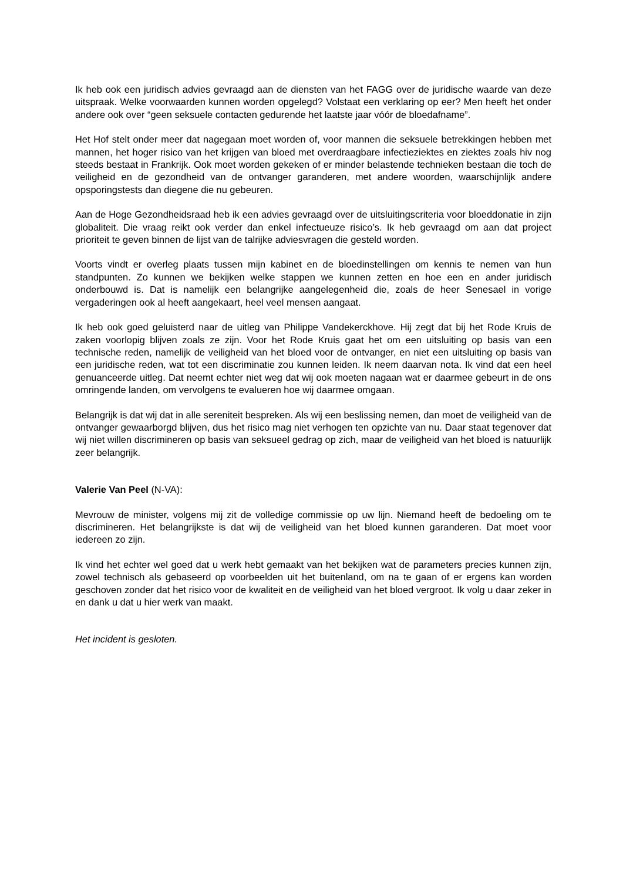Ik heb ook een juridisch advies gevraagd aan de diensten van het FAGG over de juridische waarde van deze uitspraak. Welke voorwaarden kunnen worden opgelegd? Volstaat een verklaring op eer? Men heeft het onder andere ook over “geen seksuele contacten gedurende het laatste jaar vóór de bloedafname”.
Het Hof stelt onder meer dat nagegaan moet worden of, voor mannen die seksuele betrekkingen hebben met mannen, het hoger risico van het krijgen van bloed met overdraagbare infectieziektes en ziektes zoals hiv nog steeds bestaat in Frankrijk. Ook moet worden gekeken of er minder belastende technieken bestaan die toch de veiligheid en de gezondheid van de ontvanger garanderen, met andere woorden, waarschijnlijk andere opsporingstests dan diegene die nu gebeuren.
Aan de Hoge Gezondheidsraad heb ik een advies gevraagd over de uitsluitingscriteria voor bloeddonatie in zijn globaliteit. Die vraag reikt ook verder dan enkel infectueuze risico’s. Ik heb gevraagd om aan dat project prioriteit te geven binnen de lijst van de talrijke adviesvragen die gesteld worden.
Voorts vindt er overleg plaats tussen mijn kabinet en de bloedinstellingen om kennis te nemen van hun standpunten. Zo kunnen we bekijken welke stappen we kunnen zetten en hoe een en ander juridisch onderbouwd is. Dat is namelijk een belangrijke aangelegenheid die, zoals de heer Senesael in vorige vergaderingen ook al heeft aangekaart, heel veel mensen aangaat.
Ik heb ook goed geluisterd naar de uitleg van Philippe Vandekerckhove. Hij zegt dat bij het Rode Kruis de zaken voorlopig blijven zoals ze zijn. Voor het Rode Kruis gaat het om een uitsluiting op basis van een technische reden, namelijk de veiligheid van het bloed voor de ontvanger, en niet een uitsluiting op basis van een juridische reden, wat tot een discriminatie zou kunnen leiden. Ik neem daarvan nota. Ik vind dat een heel genuanceerde uitleg. Dat neemt echter niet weg dat wij ook moeten nagaan wat er daarmee gebeurt in de ons omringende landen, om vervolgens te evalueren hoe wij daarmee omgaan.
Belangrijk is dat wij dat in alle sereniteit bespreken. Als wij een beslissing nemen, dan moet de veiligheid van de ontvanger gewaarborgd blijven, dus het risico mag niet verhogen ten opzichte van nu. Daar staat tegenover dat wij niet willen discrimineren op basis van seksueel gedrag op zich, maar de veiligheid van het bloed is natuurlijk zeer belangrijk.
Valerie Van Peel (N-VA):
Mevrouw de minister, volgens mij zit de volledige commissie op uw lijn. Niemand heeft de bedoeling om te discrimineren. Het belangrijkste is dat wij de veiligheid van het bloed kunnen garanderen. Dat moet voor iedereen zo zijn.
Ik vind het echter wel goed dat u werk hebt gemaakt van het bekijken wat de parameters precies kunnen zijn, zowel technisch als gebaseerd op voorbeelden uit het buitenland, om na te gaan of er ergens kan worden geschoven zonder dat het risico voor de kwaliteit en de veiligheid van het bloed vergroot. Ik volg u daar zeker in en dank u dat u hier werk van maakt.
Het incident is gesloten.